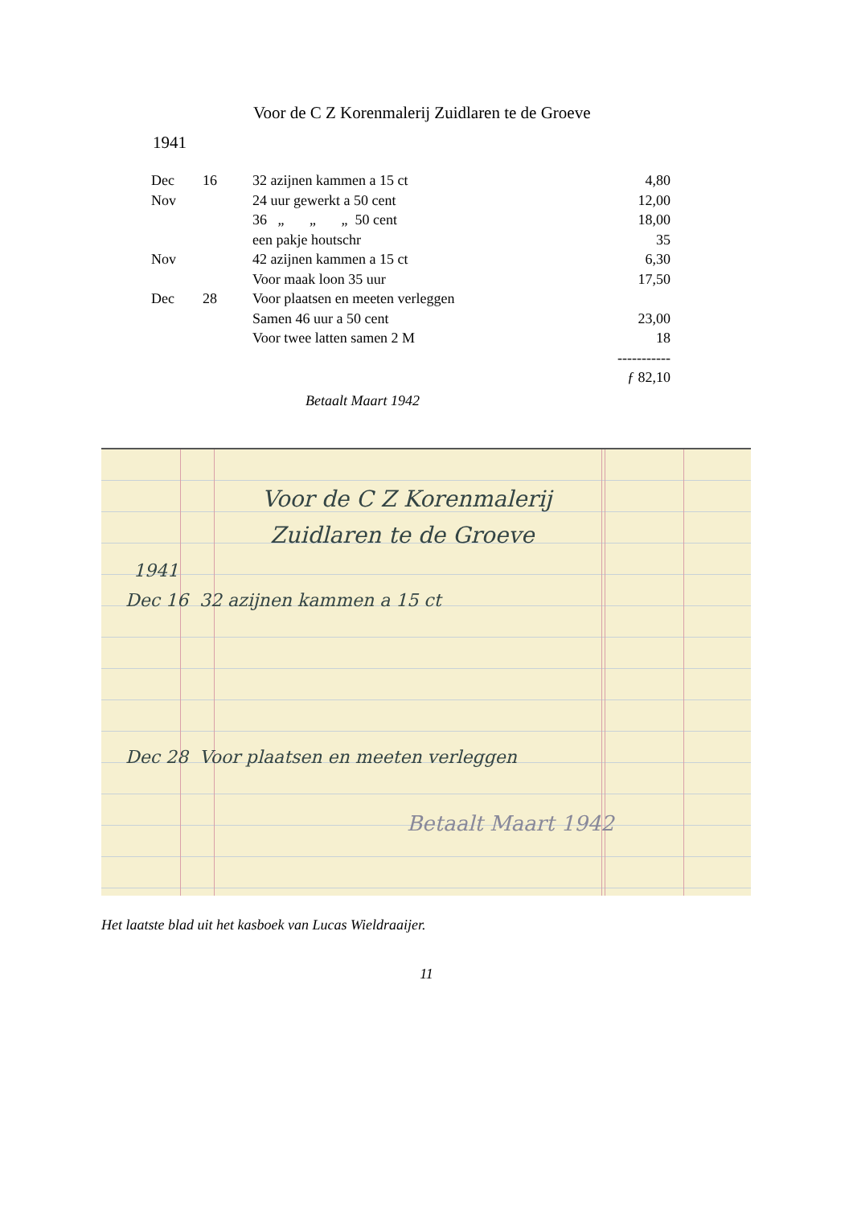Voor de C Z Korenmalerij Zuidlaren te de Groeve
1941
| Dec | 16 | 32 azijnen kammen a 15 ct | 4,80 |
| Nov | | 24 uur gewerkt a 50 cent | 12,00 |
| | | 36 „ „ „ 50 cent | 18,00 |
| | | een pakje houtschr | 35 |
| Nov | | 42 azijnen kammen a 15 ct | 6,30 |
| | | Voor maak loon 35 uur | 17,50 |
| Dec | 28 | Voor plaatsen en meeten verleggen | |
| | | Samen 46 uur a 50 cent | 23,00 |
| | | Voor twee latten samen 2 M | 18 |
| | | | ----------- |
| | | | ƒ 82,10 |
Betaalt Maart 1942
Voor de C Z Korenmalerij
Zuidlaren te de Groeve
1941
Dec 16 32 azijnen kammen a 15 ct
Dec 28 Voor plaatsen en meeten verleggen
Betaalt Maart 1942
Het laatste blad uit het kasboek van Lucas Wieldraaijer.
11